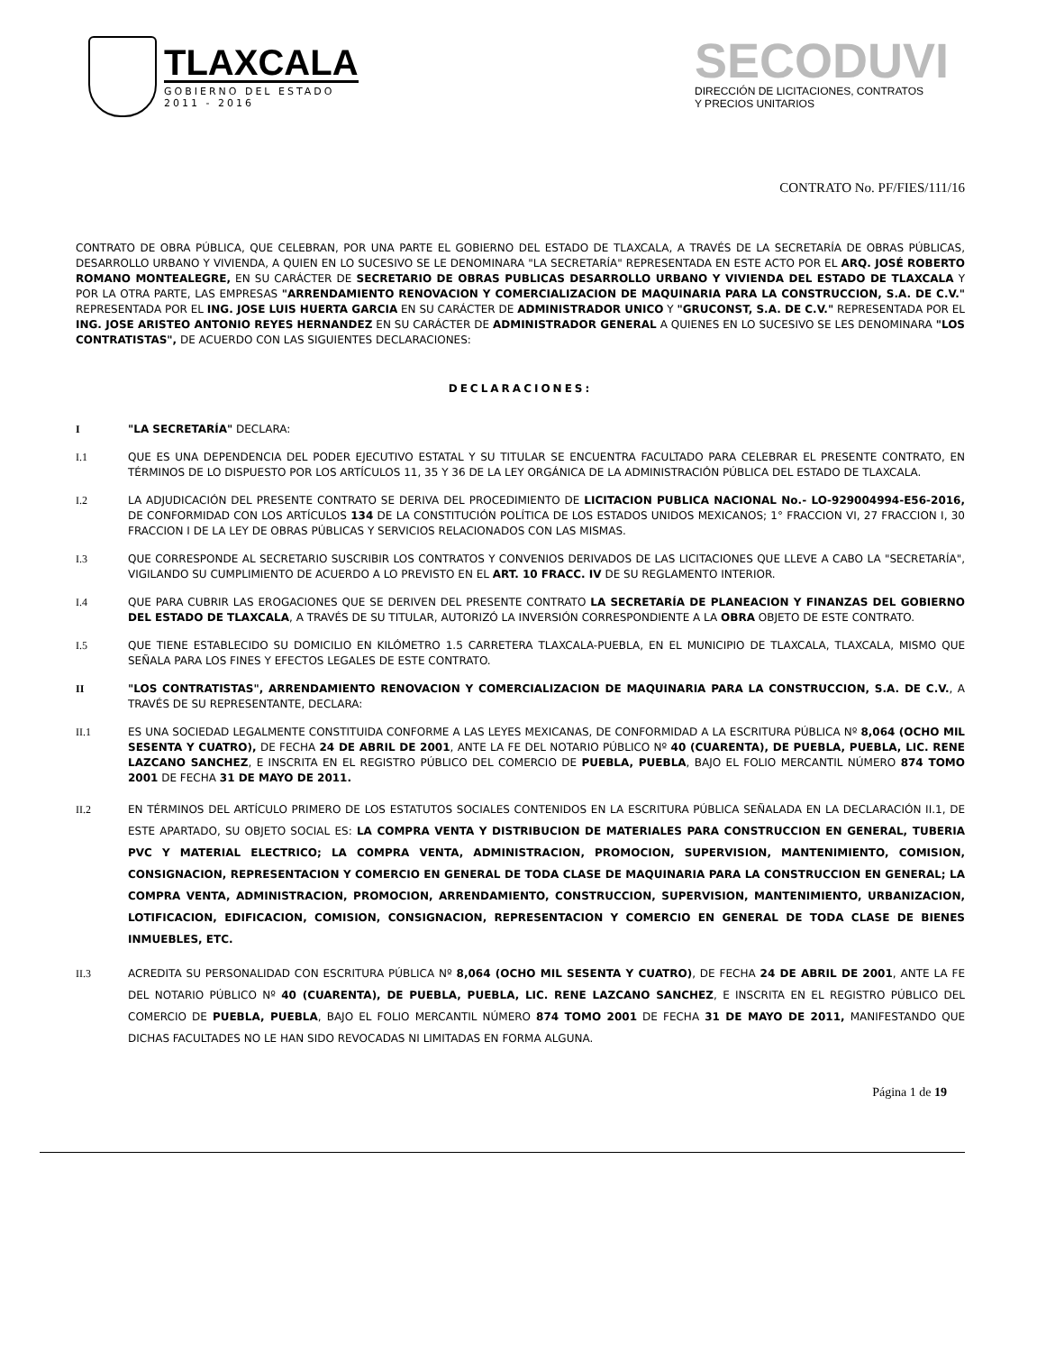TLAXCALA
GOBIERNO DEL ESTADO
2011 - 2016
SECODUVI
DIRECCIÓN DE LICITACIONES, CONTRATOS
Y PRECIOS UNITARIOS
CONTRATO No. PF/FIES/111/16
CONTRATO DE OBRA PÚBLICA, QUE CELEBRAN, POR UNA PARTE EL GOBIERNO DEL ESTADO DE TLAXCALA, A TRAVÉS DE LA SECRETARÍA DE OBRAS PÚBLICAS, DESARROLLO URBANO Y VIVIENDA, A QUIEN EN LO SUCESIVO SE LE DENOMINARA "LA SECRETARÍA" REPRESENTADA EN ESTE ACTO POR EL ARQ. JOSÉ ROBERTO ROMANO MONTEALEGRE, EN SU CARÁCTER DE SECRETARIO DE OBRAS PUBLICAS DESARROLLO URBANO Y VIVIENDA DEL ESTADO DE TLAXCALA Y POR LA OTRA PARTE, LAS EMPRESAS "ARRENDAMIENTO RENOVACION Y COMERCIALIZACION DE MAQUINARIA PARA LA CONSTRUCCION, S.A. DE C.V." REPRESENTADA POR EL ING. JOSE LUIS HUERTA GARCIA EN SU CARÁCTER DE ADMINISTRADOR UNICO Y "GRUCONST, S.A. DE C.V." REPRESENTADA POR EL ING. JOSE ARISTEO ANTONIO REYES HERNANDEZ EN SU CARÁCTER DE ADMINISTRADOR GENERAL A QUIENES EN LO SUCESIVO SE LES DENOMINARA "LOS CONTRATISTAS", DE ACUERDO CON LAS SIGUIENTES DECLARACIONES:
DECLARACIONES:
I "LA SECRETARÍA" DECLARA:
I.1 QUE ES UNA DEPENDENCIA DEL PODER EJECUTIVO ESTATAL Y SU TITULAR SE ENCUENTRA FACULTADO PARA CELEBRAR EL PRESENTE CONTRATO, EN TÉRMINOS DE LO DISPUESTO POR LOS ARTÍCULOS 11, 35 Y 36 DE LA LEY ORGÁNICA DE LA ADMINISTRACIÓN PÚBLICA DEL ESTADO DE TLAXCALA.
I.2 LA ADJUDICACIÓN DEL PRESENTE CONTRATO SE DERIVA DEL PROCEDIMIENTO DE LICITACION PUBLICA NACIONAL No.- LO-929004994-E56-2016, DE CONFORMIDAD CON LOS ARTÍCULOS 134 DE LA CONSTITUCIÓN POLÍTICA DE LOS ESTADOS UNIDOS MEXICANOS; 1° FRACCION VI, 27 FRACCION I, 30 FRACCION I DE LA LEY DE OBRAS PÚBLICAS Y SERVICIOS RELACIONADOS CON LAS MISMAS.
I.3 QUE CORRESPONDE AL SECRETARIO SUSCRIBIR LOS CONTRATOS Y CONVENIOS DERIVADOS DE LAS LICITACIONES QUE LLEVE A CABO LA "SECRETARÍA", VIGILANDO SU CUMPLIMIENTO DE ACUERDO A LO PREVISTO EN EL ART. 10 FRACC. IV DE SU REGLAMENTO INTERIOR.
I.4 QUE PARA CUBRIR LAS EROGACIONES QUE SE DERIVEN DEL PRESENTE CONTRATO LA SECRETARÍA DE PLANEACION Y FINANZAS DEL GOBIERNO DEL ESTADO DE TLAXCALA, A TRAVÉS DE SU TITULAR, AUTORIZÓ LA INVERSIÓN CORRESPONDIENTE A LA OBRA OBJETO DE ESTE CONTRATO.
I.5 QUE TIENE ESTABLECIDO SU DOMICILIO EN KILÓMETRO 1.5 CARRETERA TLAXCALA-PUEBLA, EN EL MUNICIPIO DE TLAXCALA, TLAXCALA, MISMO QUE SEÑALA PARA LOS FINES Y EFECTOS LEGALES DE ESTE CONTRATO.
II "LOS CONTRATISTAS", ARRENDAMIENTO RENOVACION Y COMERCIALIZACION DE MAQUINARIA PARA LA CONSTRUCCION, S.A. DE C.V., A TRAVÉS DE SU REPRESENTANTE, DECLARA:
II.1 ES UNA SOCIEDAD LEGALMENTE CONSTITUIDA CONFORME A LAS LEYES MEXICANAS, DE CONFORMIDAD A LA ESCRITURA PÚBLICA Nº 8,064 (OCHO MIL SESENTA Y CUATRO), DE FECHA 24 DE ABRIL DE 2001, ANTE LA FE DEL NOTARIO PÚBLICO Nº 40 (CUARENTA), DE PUEBLA, PUEBLA, LIC. RENE LAZCANO SANCHEZ, E INSCRITA EN EL REGISTRO PÚBLICO DEL COMERCIO DE PUEBLA, PUEBLA, BAJO EL FOLIO MERCANTIL NÚMERO 874 TOMO 2001 DE FECHA 31 DE MAYO DE 2011.
II.2 EN TÉRMINOS DEL ARTÍCULO PRIMERO DE LOS ESTATUTOS SOCIALES CONTENIDOS EN LA ESCRITURA PÚBLICA SEÑALADA EN LA DECLARACIÓN II.1, DE ESTE APARTADO, SU OBJETO SOCIAL ES: LA COMPRA VENTA Y DISTRIBUCION DE MATERIALES PARA CONSTRUCCION EN GENERAL, TUBERIA PVC Y MATERIAL ELECTRICO; LA COMPRA VENTA, ADMINISTRACION, PROMOCION, SUPERVISION, MANTENIMIENTO, COMISION, CONSIGNACION, REPRESENTACION Y COMERCIO EN GENERAL DE TODA CLASE DE MAQUINARIA PARA LA CONSTRUCCION EN GENERAL; LA COMPRA VENTA, ADMINISTRACION, PROMOCION, ARRENDAMIENTO, CONSTRUCCION, SUPERVISION, MANTENIMIENTO, URBANIZACION, LOTIFICACION, EDIFICACION, COMISION, CONSIGNACION, REPRESENTACION Y COMERCIO EN GENERAL DE TODA CLASE DE BIENES INMUEBLES, ETC.
II.3 ACREDITA SU PERSONALIDAD CON ESCRITURA PÚBLICA Nº 8,064 (OCHO MIL SESENTA Y CUATRO), DE FECHA 24 DE ABRIL DE 2001, ANTE LA FE DEL NOTARIO PÚBLICO Nº 40 (CUARENTA), DE PUEBLA, PUEBLA, LIC. RENE LAZCANO SANCHEZ, E INSCRITA EN EL REGISTRO PÚBLICO DEL COMERCIO DE PUEBLA, PUEBLA, BAJO EL FOLIO MERCANTIL NÚMERO 874 TOMO 2001 DE FECHA 31 DE MAYO DE 2011, MANIFESTANDO QUE DICHAS FACULTADES NO LE HAN SIDO REVOCADAS NI LIMITADAS EN FORMA ALGUNA.
Página 1 de 19